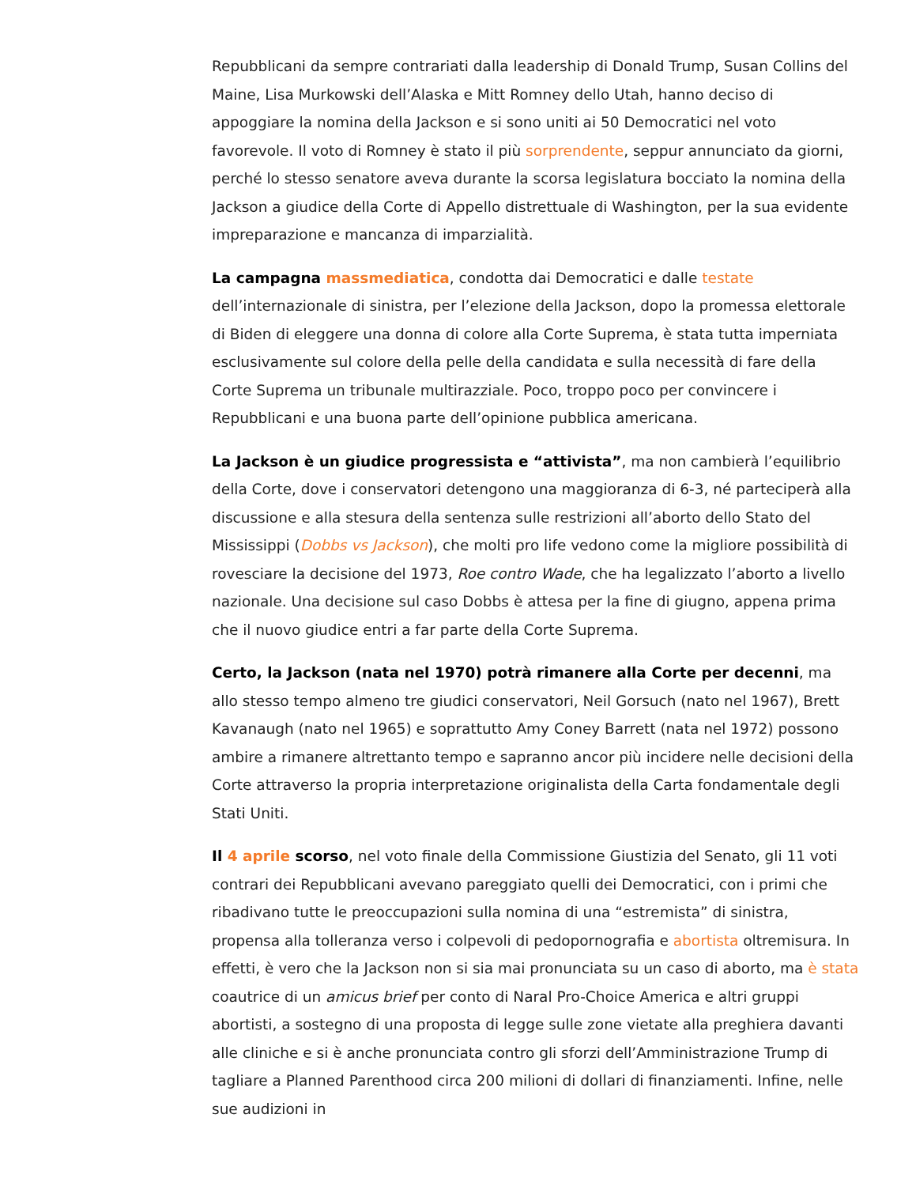Repubblicani da sempre contrariati dalla leadership di Donald Trump, Susan Collins del Maine, Lisa Murkowski dell’Alaska e Mitt Romney dello Utah, hanno deciso di appoggiare la nomina della Jackson e si sono uniti ai 50 Democratici nel voto favorevole. Il voto di Romney è stato il più sorprendente, seppur annunciato da giorni, perché lo stesso senatore aveva durante la scorsa legislatura bocciato la nomina della Jackson a giudice della Corte di Appello distrettuale di Washington, per la sua evidente impreparazione e mancanza di imparzialità.
La campagna massmediatica, condotta dai Democratici e dalle testate dell’internazionale di sinistra, per l’elezione della Jackson, dopo la promessa elettorale di Biden di eleggere una donna di colore alla Corte Suprema, è stata tutta imperniata esclusivamente sul colore della pelle della candidata e sulla necessità di fare della Corte Suprema un tribunale multirazziale. Poco, troppo poco per convincere i Repubblicani e una buona parte dell’opinione pubblica americana.
La Jackson è un giudice progressista e “attivista”, ma non cambierà l’equilibrio della Corte, dove i conservatori detengono una maggioranza di 6-3, né parteciperà alla discussione e alla stesura della sentenza sulle restrizioni all’aborto dello Stato del Mississippi (Dobbs vs Jackson), che molti pro life vedono come la migliore possibilità di rovesciare la decisione del 1973, Roe contro Wade, che ha legalizzato l’aborto a livello nazionale. Una decisione sul caso Dobbs è attesa per la fine di giugno, appena prima che il nuovo giudice entri a far parte della Corte Suprema.
Certo, la Jackson (nata nel 1970) potrà rimanere alla Corte per decenni, ma allo stesso tempo almeno tre giudici conservatori, Neil Gorsuch (nato nel 1967), Brett Kavanaugh (nato nel 1965) e soprattutto Amy Coney Barrett (nata nel 1972) possono ambire a rimanere altrettanto tempo e sapranno ancor più incidere nelle decisioni della Corte attraverso la propria interpretazione originalista della Carta fondamentale degli Stati Uniti.
Il 4 aprile scorso, nel voto finale della Commissione Giustizia del Senato, gli 11 voti contrari dei Repubblicani avevano pareggiato quelli dei Democratici, con i primi che ribadivano tutte le preoccupazioni sulla nomina di una “estremista” di sinistra, propensa alla tolleranza verso i colpevoli di pedopornografia e abortista oltremisura. In effetti, è vero che la Jackson non si sia mai pronunciata su un caso di aborto, ma è stata coautrice di un amicus brief per conto di Naral Pro-Choice America e altri gruppi abortisti, a sostegno di una proposta di legge sulle zone vietate alla preghiera davanti alle cliniche e si è anche pronunciata contro gli sforzi dell’Amministrazione Trump di tagliare a Planned Parenthood circa 200 milioni di dollari di finanziamenti. Infine, nelle sue audizioni in